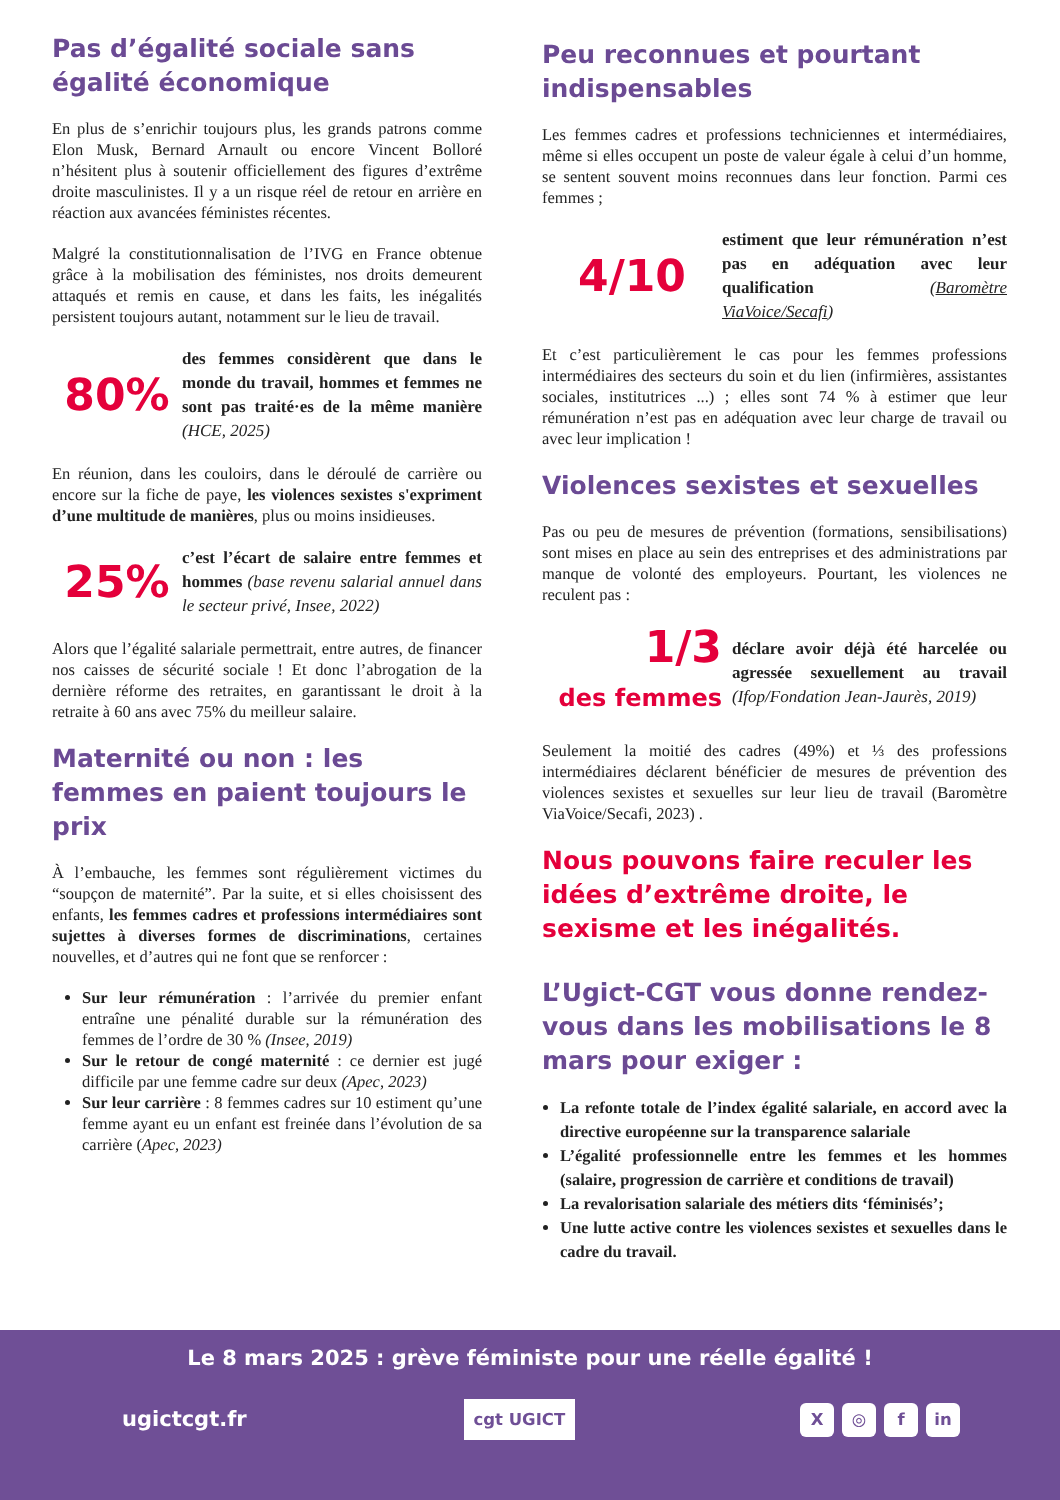Pas d’égalité sociale sans égalité économique
En plus de s’enrichir toujours plus, les grands patrons comme Elon Musk, Bernard Arnault ou encore Vincent Bolloré n’hésitent plus à soutenir officiellement des figures d’extrême droite masculinistes. Il y a un risque réel de retour en arrière en réaction aux avancées féministes récentes.
Malgré la constitutionnalisation de l’IVG en France obtenue grâce à la mobilisation des féministes, nos droits demeurent attaqués et remis en cause, et dans les faits, les inégalités persistent toujours autant, notamment sur le lieu de travail.
80%
des femmes considèrent que dans le monde du travail, hommes et femmes ne sont pas traité·es de la même manière (HCE, 2025)
En réunion, dans les couloirs, dans le déroulé de carrière ou encore sur la fiche de paye, les violences sexistes s'expriment d’une multitude de manières, plus ou moins insidieuses.
25%
c’est l’écart de salaire entre femmes et hommes (base revenu salarial annuel dans le secteur privé, Insee, 2022)
Alors que l’égalité salariale permettrait, entre autres, de financer nos caisses de sécurité sociale ! Et donc l’abrogation de la dernière réforme des retraites, en garantissant le droit à la retraite à 60 ans avec 75% du meilleur salaire.
Maternité ou non : les femmes en paient toujours le prix
À l’embauche, les femmes sont régulièrement victimes du “soupçon de maternité”. Par la suite, et si elles choisissent des enfants, les femmes cadres et professions intermédiaires sont sujettes à diverses formes de discriminations, certaines nouvelles, et d’autres qui ne font que se renforcer :
Sur leur rémunération : l’arrivée du premier enfant entraîne une pénalité durable sur la rémunération des femmes de l’ordre de 30 % (Insee, 2019)
Sur le retour de congé maternité : ce dernier est jugé difficile par une femme cadre sur deux (Apec, 2023)
Sur leur carrière : 8 femmes cadres sur 10 estiment qu’une femme ayant eu un enfant est freinée dans l’évolution de sa carrière (Apec, 2023)
Peu reconnues et pourtant indispensables
Les femmes cadres et professions techniciennes et intermédiaires, même si elles occupent un poste de valeur égale à celui d’un homme, se sentent souvent moins reconnues dans leur fonction. Parmi ces femmes ;
4/10
estiment que leur rémunération n’est pas en adéquation avec leur qualification (Baromètre ViaVoice/Secafi)
Et c’est particulièrement le cas pour les femmes professions intermédiaires des secteurs du soin et du lien (infirmières, assistantes sociales, institutrices ...) ; elles sont 74 % à estimer que leur rémunération n’est pas en adéquation avec leur charge de travail ou avec leur implication !
Violences sexistes et sexuelles
Pas ou peu de mesures de prévention (formations, sensibilisations) sont mises en place au sein des entreprises et des administrations par manque de volonté des employeurs. Pourtant, les violences ne reculent pas :
1/3
des femmes
déclare avoir déjà été harcelée ou agressée sexuellement au travail (Ifop/Fondation Jean-Jaurès, 2019)
Seulement la moitié des cadres (49%) et ⅓ des professions intermédiaires déclarent bénéficier de mesures de prévention des violences sexistes et sexuelles sur leur lieu de travail (Baromètre ViaVoice/Secafi, 2023) .
Nous pouvons faire reculer les idées d’extrême droite, le sexisme et les inégalités.
L’Ugict-CGT vous donne rendez-vous dans les mobilisations le 8 mars pour exiger :
La refonte totale de l’index égalité salariale, en accord avec la directive européenne sur la transparence salariale
L’égalité professionnelle entre les femmes et les hommes (salaire, progression de carrière et conditions de travail)
La revalorisation salariale des métiers dits ‘féminisés’;
Une lutte active contre les violences sexistes et sexuelles dans le cadre du travail.
Le 8 mars 2025 : grève féministe pour une réelle égalité !
ugictcgt.fr
cgt UGICT
X ◎ f in